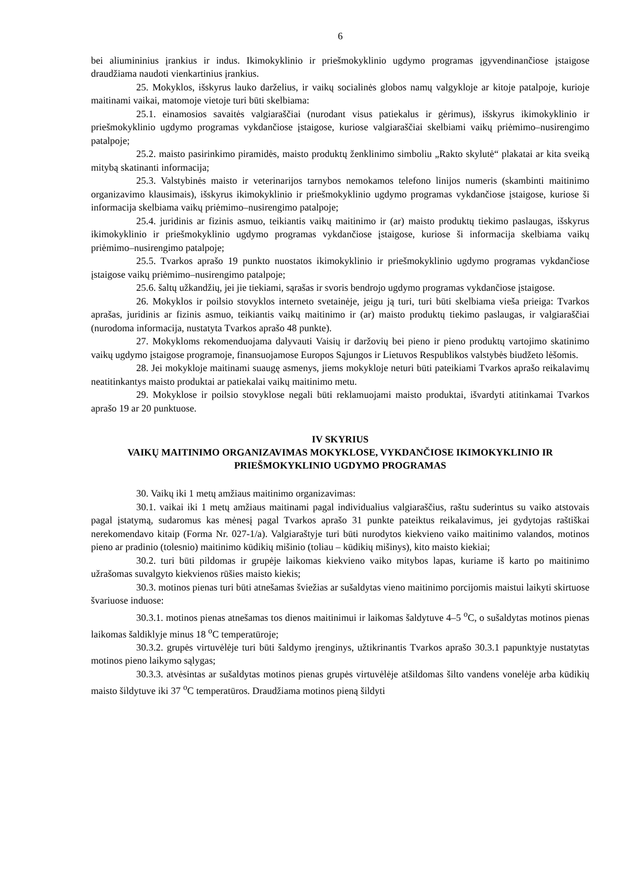6
bei aliumininius įrankius ir indus. Ikimokyklinio ir priešmokyklinio ugdymo programas įgyvendinančiose įstaigose draudžiama naudoti vienkartinius įrankius.
25. Mokyklos, išskyrus lauko darželius, ir vaikų socialinės globos namų valgykloje ar kitoje patalpoje, kurioje maitinami vaikai, matomoje vietoje turi būti skelbiama:
25.1. einamosios savaitės valgiaraščiai (nurodant visus patiekalus ir gėrimus), išskyrus ikimokyklinio ir priešmokyklinio ugdymo programas vykdančiose įstaigose, kuriose valgiaraščiai skelbiami vaikų priėmimo–nusirengimo patalpoje;
25.2. maisto pasirinkimo piramidės, maisto produktų ženklinimo simboliu „Rakto skylutė“ plakatai ar kita sveiką mitybą skatinanti informacija;
25.3. Valstybinės maisto ir veterinarijos tarnybos nemokamos telefono linijos numeris (skambinti maitinimo organizavimo klausimais), išskyrus ikimokyklinio ir priešmokyklinio ugdymo programas vykdančiose įstaigose, kuriose ši informacija skelbiama vaikų priėmimo–nusirengimo patalpoje;
25.4. juridinis ar fizinis asmuo, teikiantis vaikų maitinimo ir (ar) maisto produktų tiekimo paslaugas, išskyrus ikimokyklinio ir priešmokyklinio ugdymo programas vykdančiose įstaigose, kuriose ši informacija skelbiama vaikų priėmimo–nusirengimo patalpoje;
25.5. Tvarkos aprašo 19 punkto nuostatos ikimokyklinio ir priešmokyklinio ugdymo programas vykdančiose įstaigose vaikų priėmimo–nusirengimo patalpoje;
25.6. šaltų užkandžių, jei jie tiekiami, sąrašas ir svoris bendrojo ugdymo programas vykdančiose įstaigose.
26. Mokyklos ir poilsio stovyklos interneto svetainėje, jeigu ją turi, turi būti skelbiama vieša prieiga: Tvarkos aprašas, juridinis ar fizinis asmuo, teikiantis vaikų maitinimo ir (ar) maisto produktų tiekimo paslaugas, ir valgiaraščiai (nurodoma informacija, nustatyta Tvarkos aprašo 48 punkte).
27. Mokykloms rekomenduojama dalyvauti Vaisių ir daržovių bei pieno ir pieno produktų vartojimo skatinimo vaikų ugdymo įstaigose programoje, finansuojamose Europos Sąjungos ir Lietuvos Respublikos valstybės biudžeto lėšomis.
28. Jei mokykloje maitinami suaugę asmenys, jiems mokykloje neturi būti pateikiami Tvarkos aprašo reikalavimų neatitinkantys maisto produktai ar patiekalai vaikų maitinimo metu.
29. Mokyklose ir poilsio stovyklose negali būti reklamuojami maisto produktai, išvardyti atitinkamai Tvarkos aprašo 19 ar 20 punktuose.
IV SKYRIUS
VAIKŲ MAITINIMO ORGANIZAVIMAS MOKYKLOSE, VYKDANČIOSE IKIMOKYKLINIO IR PRIEŠMOKYKLINIO UGDYMO PROGRAMAS
30. Vaikų iki 1 metų amžiaus maitinimo organizavimas:
30.1. vaikai iki 1 metų amžiaus maitinami pagal individualius valgiaraščius, raštu suderintus su vaiko atstovais pagal įstatymą, sudaromus kas mėnesį pagal Tvarkos aprašo 31 punkte pateiktus reikalavimus, jei gydytojas raštiškai nerekomendavo kitaip (Forma Nr. 027-1/a). Valgiaraštyje turi būti nurodytos kiekvieno vaiko maitinimo valandos, motinos pieno ar pradinio (tolesnio) maitinimo kūdikių mišinio (toliau – kūdikių mišinys), kito maisto kiekiai;
30.2. turi būti pildomas ir grupėje laikomas kiekvieno vaiko mitybos lapas, kuriame iš karto po maitinimo užrašomas suvalgyto kiekvienos rūšies maisto kiekis;
30.3. motinos pienas turi būti atnešamas šviežias ar sušaldytas vieno maitinimo porcijomis maistui laikyti skirtuose švariuose induose:
30.3.1. motinos pienas atnešamas tos dienos maitinimui ir laikomas šaldytuve 4–5 <sup>o</sup>C, o sušaldytas motinos pienas laikomas šaldiklyje minus 18 <sup>o</sup>C temperatūroje;
30.3.2. grupės virtuvėlėje turi būti šaldymo įrenginys, užtikrinantis Tvarkos aprašo 30.3.1 papunktyje nustatytas motinos pieno laikymo sąlygas;
30.3.3. atvėsintas ar sušaldytas motinos pienas grupės virtuvėlėje atšildomas šilto vandens vonelėje arba kūdikių maisto šildytuve iki 37 <sup>o</sup>C temperatūros. Draudžiama motinos pieną šildyti